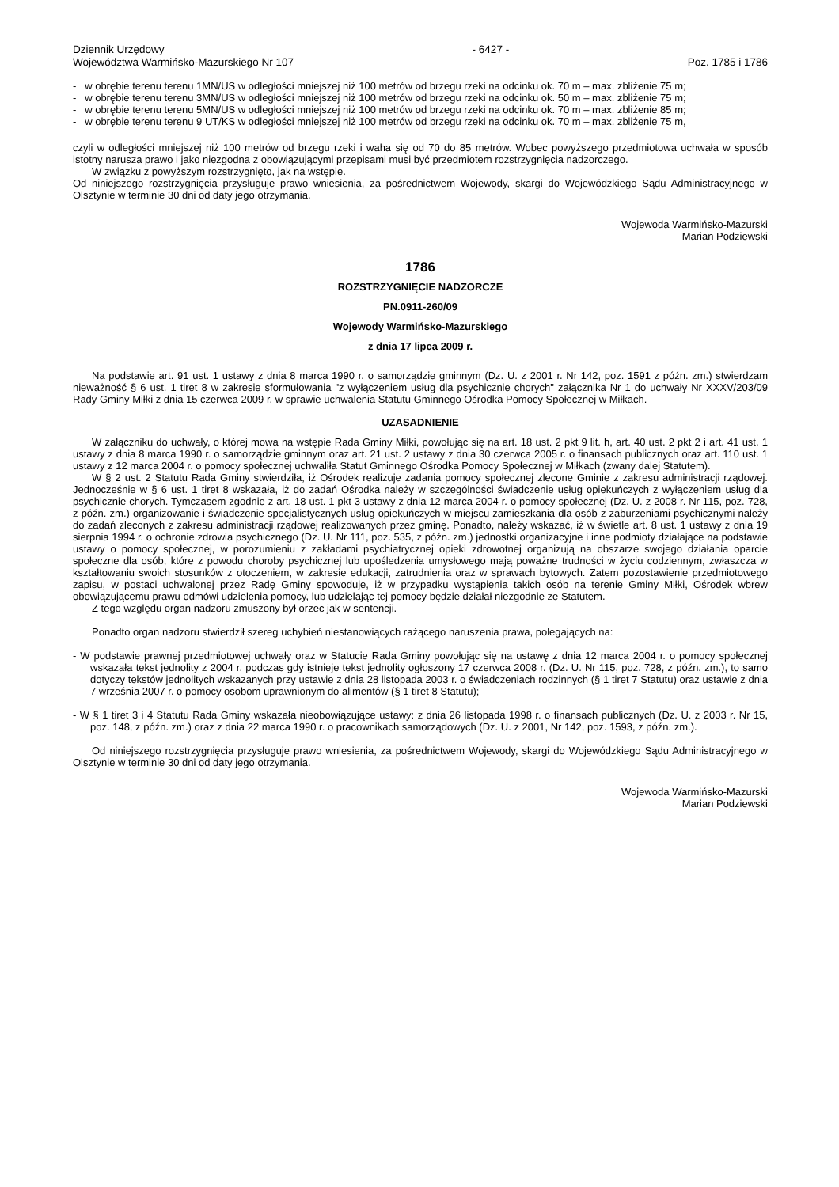Dziennik Urzędowy
Województwa Warmińsko-Mazurskiego Nr 107
- 6427 -
Poz. 1785 i 1786
- w obrębie terenu terenu 1MN/US w odległości mniejszej niż 100 metrów od brzegu rzeki na odcinku ok. 70 m – max. zbliżenie 75 m;
- w obrębie terenu terenu 3MN/US w odległości mniejszej niż 100 metrów od brzegu rzeki na odcinku ok. 50 m – max. zbliżenie 75 m;
- w obrębie terenu terenu 5MN/US w odległości mniejszej niż 100 metrów od brzegu rzeki na odcinku ok. 70 m – max. zbliżenie 85 m;
- w obrębie terenu terenu 9 UT/KS w odległości mniejszej niż 100 metrów od brzegu rzeki na odcinku ok. 70 m – max. zbliżenie 75 m,
czyli w odległości mniejszej niż 100 metrów od brzegu rzeki i waha się od 70 do 85 metrów. Wobec powyższego przedmiotowa uchwała w sposób istotny narusza prawo i jako niezgodna z obowiązującymi przepisami musi być przedmiotem rozstrzygnięcia nadzorczego.
W związku z powyższym rozstrzygnięto, jak na wstępie.
Od niniejszego rozstrzygnięcia przysługuje prawo wniesienia, za pośrednictwem Wojewody, skargi do Wojewódzkiego Sądu Administracyjnego w Olsztynie w terminie 30 dni od daty jego otrzymania.
Wojewoda Warmińsko-Mazurski
Marian Podziewski
1786
ROZSTRZYGNIĘCIE NADZORCZE
PN.0911-260/09
Wojewody Warmińsko-Mazurskiego
z dnia 17 lipca 2009 r.
Na podstawie art. 91 ust. 1 ustawy z dnia 8 marca 1990 r. o samorządzie gminnym (Dz. U. z 2001 r. Nr 142, poz. 1591 z późn. zm.) stwierdzam nieważność § 6 ust. 1 tiret 8 w zakresie sformułowania "z wyłączeniem usług dla psychicznie chorych" załącznika Nr 1 do uchwały Nr XXXV/203/09 Rady Gminy Miłki z dnia 15 czerwca 2009 r. w sprawie uchwalenia Statutu Gminnego Ośrodka Pomocy Społecznej w Miłkach.
UZASADNIENIE
W załączniku do uchwały, o której mowa na wstępie Rada Gminy Miłki, powołując się na art. 18 ust. 2 pkt 9 lit. h, art. 40 ust. 2 pkt 2 i art. 41 ust. 1 ustawy z dnia 8 marca 1990 r. o samorządzie gminnym oraz art. 21 ust. 2 ustawy z dnia 30 czerwca 2005 r. o finansach publicznych oraz art. 110 ust. 1 ustawy z 12 marca 2004 r. o pomocy społecznej uchwaliła Statut Gminnego Ośrodka Pomocy Społecznej w Miłkach (zwany dalej Statutem).
W § 2 ust. 2 Statutu Rada Gminy stwierdziła, iż Ośrodek realizuje zadania pomocy społecznej zlecone Gminie z zakresu administracji rządowej. Jednocześnie w § 6 ust. 1 tiret 8 wskazała, iż do zadań Ośrodka należy w szczególności świadczenie usług opiekuńczych z wyłączeniem usług dla psychicznie chorych. Tymczasem zgodnie z art. 18 ust. 1 pkt 3 ustawy z dnia 12 marca 2004 r. o pomocy społecznej (Dz. U. z 2008 r. Nr 115, poz. 728, z późn. zm.) organizowanie i świadczenie specjalistycznych usług opiekuńczych w miejscu zamieszkania dla osób z zaburzeniami psychicznymi należy do zadań zleconych z zakresu administracji rządowej realizowanych przez gminę. Ponadto, należy wskazać, iż w świetle art. 8 ust. 1 ustawy z dnia 19 sierpnia 1994 r. o ochronie zdrowia psychicznego (Dz. U. Nr 111, poz. 535, z późn. zm.) jednostki organizacyjne i inne podmioty działające na podstawie ustawy o pomocy społecznej, w porozumieniu z zakładami psychiatrycznej opieki zdrowotnej organizują na obszarze swojego działania oparcie społeczne dla osób, które z powodu choroby psychicznej lub upośledzenia umysłowego mają poważne trudności w życiu codziennym, zwłaszcza w kształtowaniu swoich stosunków z otoczeniem, w zakresie edukacji, zatrudnienia oraz w sprawach bytowych. Zatem pozostawienie przedmiotowego zapisu, w postaci uchwalonej przez Radę Gminy spowoduje, iż w przypadku wystąpienia takich osób na terenie Gminy Miłki, Ośrodek wbrew obowiązującemu prawu odmówi udzielenia pomocy, lub udzielając tej pomocy będzie działał niezgodnie ze Statutem.
Z tego względu organ nadzoru zmuszony był orzec jak w sentencji.
Ponadto organ nadzoru stwierdził szereg uchybień niestanowiących rażącego naruszenia prawa, polegających na:
- W podstawie prawnej przedmiotowej uchwały oraz w Statucie Rada Gminy powołując się na ustawę z dnia 12 marca 2004 r. o pomocy społecznej wskazała tekst jednolity z 2004 r. podczas gdy istnieje tekst jednolity ogłoszony 17 czerwca 2008 r. (Dz. U. Nr 115, poz. 728, z późn. zm.), to samo dotyczy tekstów jednolitych wskazanych przy ustawie z dnia 28 listopada 2003 r. o świadczeniach rodzinnych (§ 1 tiret 7 Statutu) oraz ustawie z dnia 7 września 2007 r. o pomocy osobom uprawnionym do alimentów (§ 1 tiret 8 Statutu);
- W § 1 tiret 3 i 4 Statutu Rada Gminy wskazała nieobowiązujące ustawy: z dnia 26 listopada 1998 r. o finansach publicznych (Dz. U. z 2003 r. Nr 15, poz. 148, z późn. zm.) oraz z dnia 22 marca 1990 r. o pracownikach samorządowych (Dz. U. z 2001, Nr 142, poz. 1593, z późn. zm.).
Od niniejszego rozstrzygnięcia przysługuje prawo wniesienia, za pośrednictwem Wojewody, skargi do Wojewódzkiego Sądu Administracyjnego w Olsztynie w terminie 30 dni od daty jego otrzymania.
Wojewoda Warmińsko-Mazurski
Marian Podziewski